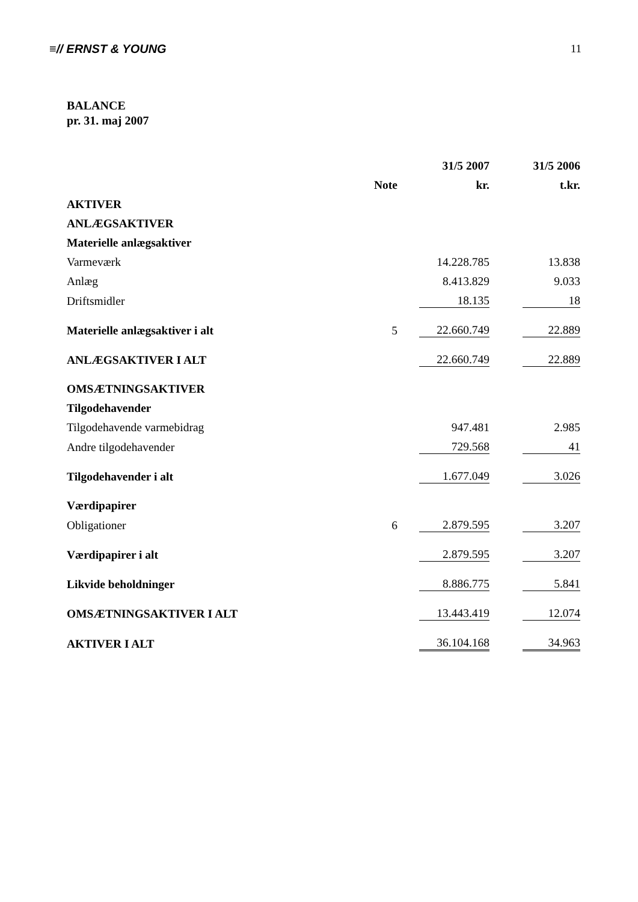≡// ERNST & YOUNG 11
BALANCE
pr. 31. maj 2007
| | | | 31/5 2007 | | 31/5 2006 |
| --- | --- | --- | --- | --- | --- |
| | Note | | kr. | | t.kr. |
| AKTIVER | | | | | |
| ANLÆGSAKTIVER | | | | | |
| Materielle anlægsaktiver | | | | | |
| Varmeværk | | | 14.228.785 | | 13.838 |
| Anlæg | | | 8.413.829 | | 9.033 |
| Driftsmidler | | | 18.135 | | 18 |
| Materielle anlægsaktiver i alt | 5 | | 22.660.749 | | 22.889 |
| ANLÆGSAKTIVER I ALT | | | 22.660.749 | | 22.889 |
| OMSÆTNINGSAKTIVER | | | | | |
| Tilgodehavender | | | | | |
| Tilgodehavende varmebidrag | | | 947.481 | | 2.985 |
| Andre tilgodehavender | | | 729.568 | | 41 |
| Tilgodehavender i alt | | | 1.677.049 | | 3.026 |
| Værdipapirer | | | | | |
| Obligationer | 6 | | 2.879.595 | | 3.207 |
| Værdipapirer i alt | | | 2.879.595 | | 3.207 |
| Likvide beholdninger | | | 8.886.775 | | 5.841 |
| OMSÆTNINGSAKTIVER I ALT | | | 13.443.419 | | 12.074 |
| AKTIVER I ALT | | | 36.104.168 | | 34.963 |